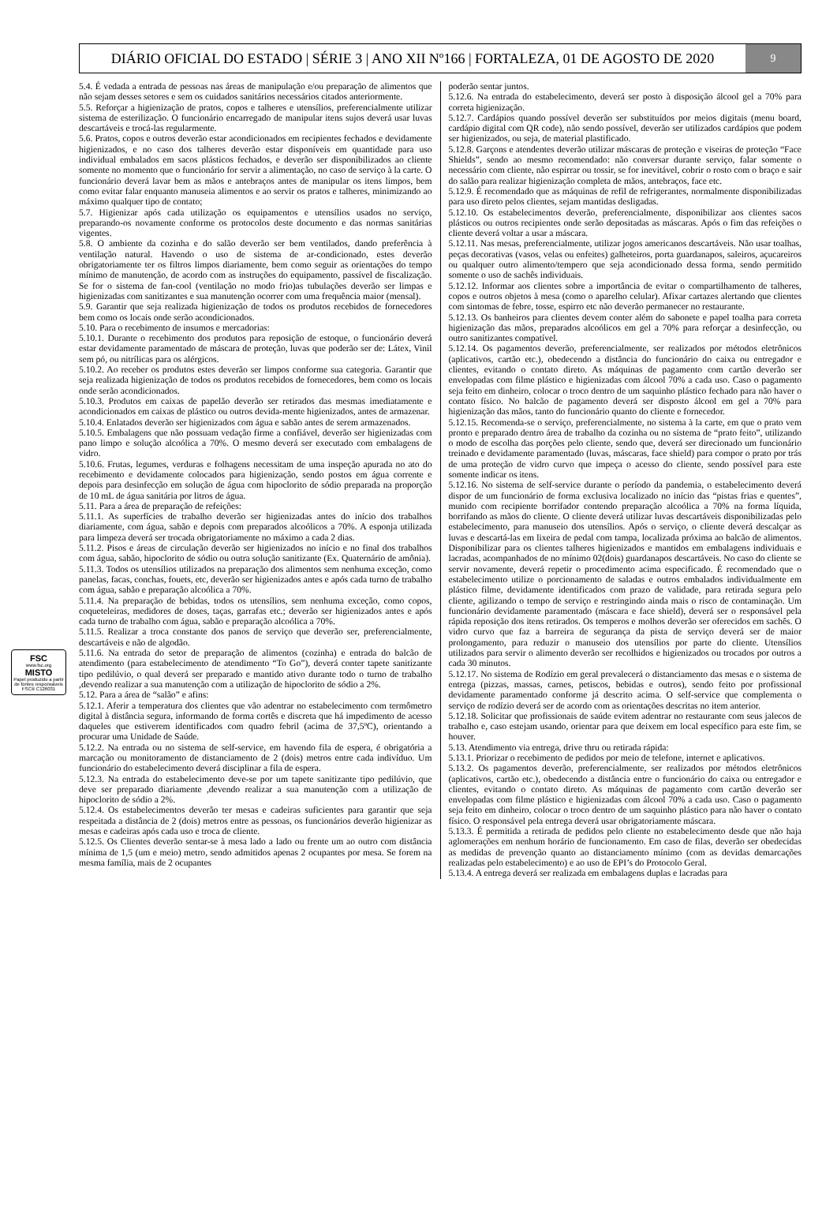DIÁRIO OFICIAL DO ESTADO | SÉRIE 3 | ANO XII Nº166 | FORTALEZA, 01 DE AGOSTO DE 2020
9
FSC
www.fsc.org
MISTO
Papel produzido a partir de fontes responsáveis
FSC® C126031
5.4. É vedada a entrada de pessoas nas áreas de manipulação e/ou preparação de alimentos que não sejam desses setores e sem os cuidados sanitários necessários citados anteriormente.
5.5. Reforçar a higienização de pratos, copos e talheres e utensílios, preferencialmente utilizar sistema de esterilização. O funcionário encarregado de manipular itens sujos deverá usar luvas descartáveis e trocá-las regularmente.
5.6. Pratos, copos e outros deverão estar acondicionados em recipientes fechados e devidamente higienizados, e no caso dos talheres deverão estar disponíveis em quantidade para uso individual embalados em sacos plásticos fechados, e deverão ser disponibilizados ao cliente somente no momento que o funcionário for servir a alimentação, no caso de serviço à la carte. O funcionário deverá lavar bem as mãos e antebraços antes de manipular os itens limpos, bem como evitar falar enquanto manuseia alimentos e ao servir os pratos e talheres, minimizando ao máximo qualquer tipo de contato;
5.7. Higienizar após cada utilização os equipamentos e utensílios usados no serviço, preparando-os novamente conforme os protocolos deste documento e das normas sanitárias vigentes.
5.8. O ambiente da cozinha e do salão deverão ser bem ventilados, dando preferência à ventilação natural. Havendo o uso de sistema de ar-condicionado, estes deverão obrigatoriamente ter os filtros limpos diariamente, bem como seguir as orientações do tempo mínimo de manutenção, de acordo com as instruções do equipamento, passível de fiscalização. Se for o sistema de fan-cool (ventilação no modo frio)as tubulações deverão ser limpas e higienizadas com sanitizantes e sua manutenção ocorrer com uma frequência maior (mensal).
5.9. Garantir que seja realizada higienização de todos os produtos recebidos de fornecedores bem como os locais onde serão acondicionados.
5.10. Para o recebimento de insumos e mercadorias:
5.10.1. Durante o recebimento dos produtos para reposição de estoque, o funcionário deverá estar devidamente paramentado de máscara de proteção, luvas que poderão ser de: Látex, Vinil sem pó, ou nitrílicas para os alérgicos.
5.10.2. Ao receber os produtos estes deverão ser limpos conforme sua categoria. Garantir que seja realizada higienização de todos os produtos recebidos de fornecedores, bem como os locais onde serão acondicionados.
5.10.3. Produtos em caixas de papelão deverão ser retirados das mesmas imediatamente e acondicionados em caixas de plástico ou outros devida-mente higienizados, antes de armazenar.
5.10.4. Enlatados deverão ser higienizados com água e sabão antes de serem armazenados.
5.10.5. Embalagens que não possuam vedação firme a confiável, deverão ser higienizadas com pano limpo e solução alcoólica a 70%. O mesmo deverá ser executado com embalagens de vidro.
5.10.6. Frutas, legumes, verduras e folhagens necessitam de uma inspeção apurada no ato do recebimento e devidamente colocados para higienização, sendo postos em água corrente e depois para desinfecção em solução de água com hipoclorito de sódio preparada na proporção de 10 mL de água sanitária por litros de água.
5.11. Para a área de preparação de refeições:
5.11.1. As superfícies de trabalho deverão ser higienizadas antes do início dos trabalhos diariamente, com água, sabão e depois com preparados alcoólicos a 70%. A esponja utilizada para limpeza deverá ser trocada obrigatoriamente no máximo a cada 2 dias.
5.11.2. Pisos e áreas de circulação deverão ser higienizados no início e no final dos trabalhos com água, sabão, hipoclorito de sódio ou outra solução sanitizante (Ex. Quaternário de amônia).
5.11.3. Todos os utensílios utilizados na preparação dos alimentos sem nenhuma exceção, como panelas, facas, conchas, fouets, etc, deverão ser higienizados antes e após cada turno de trabalho com água, sabão e preparação alcoólica a 70%.
5.11.4. Na preparação de bebidas, todos os utensílios, sem nenhuma exceção, como copos, coqueteleiras, medidores de doses, taças, garrafas etc.; deverão ser higienizados antes e após cada turno de trabalho com água, sabão e preparação alcoólica a 70%.
5.11.5. Realizar a troca constante dos panos de serviço que deverão ser, preferencialmente, descartáveis e não de algodão.
5.11.6. Na entrada do setor de preparação de alimentos (cozinha) e entrada do balcão de atendimento (para estabelecimento de atendimento “To Go”), deverá conter tapete sanitizante tipo pedilúvio, o qual deverá ser preparado e mantido ativo durante todo o turno de trabalho ,devendo realizar a sua manutenção com a utilização de hipoclorito de sódio a 2%.
5.12. Para a área de “salão” e afins:
5.12.1. Aferir a temperatura dos clientes que vão adentrar no estabelecimento com termômetro digital à distância segura, informando de forma cortês e discreta que há impedimento de acesso daqueles que estiverem identificados com quadro febril (acima de 37,5ºC), orientando a procurar uma Unidade de Saúde.
5.12.2. Na entrada ou no sistema de self-service, em havendo fila de espera, é obrigatória a marcação ou monitoramento de distanciamento de 2 (dois) metros entre cada indivíduo. Um funcionário do estabelecimento deverá disciplinar a fila de espera.
5.12.3. Na entrada do estabelecimento deve-se por um tapete sanitizante tipo pedilúvio, que deve ser preparado diariamente ,devendo realizar a sua manutenção com a utilização de hipoclorito de sódio a 2%.
5.12.4. Os estabelecimentos deverão ter mesas e cadeiras suficientes para garantir que seja respeitada a distância de 2 (dois) metros entre as pessoas, os funcionários deverão higienizar as mesas e cadeiras após cada uso e troca de cliente.
5.12.5. Os Clientes deverão sentar-se à mesa lado a lado ou frente um ao outro com distância mínima de 1,5 (um e meio) metro, sendo admitidos apenas 2 ocupantes por mesa. Se forem na mesma família, mais de 2 ocupantes
poderão sentar juntos.
5.12.6. Na entrada do estabelecimento, deverá ser posto à disposição álcool gel a 70% para correta higienização.
5.12.7. Cardápios quando possível deverão ser substituídos por meios digitais (menu board, cardápio digital com QR code), não sendo possível, deverão ser utilizados cardápios que podem ser higienizados, ou seja, de material plastificado.
5.12.8. Garçons e atendentes deverão utilizar máscaras de proteção e viseiras de proteção “Face Shields”, sendo ao mesmo recomendado: não conversar durante serviço, falar somente o necessário com cliente, não espirrar ou tossir, se for inevitável, cobrir o rosto com o braço e sair do salão para realizar higienização completa de mãos, antebraços, face etc.
5.12.9. É recomendado que as máquinas de refil de refrigerantes, normalmente disponibilizadas para uso direto pelos clientes, sejam mantidas desligadas.
5.12.10. Os estabelecimentos deverão, preferencialmente, disponibilizar aos clientes sacos plásticos ou outros recipientes onde serão depositadas as máscaras. Após o fim das refeições o cliente deverá voltar a usar a máscara.
5.12.11. Nas mesas, preferencialmente, utilizar jogos americanos descartáveis. Não usar toalhas, peças decorativas (vasos, velas ou enfeites) galheteiros, porta guardanapos, saleiros, açucareiros ou qualquer outro alimento/tempero que seja acondicionado dessa forma, sendo permitido somente o uso de sachês individuais.
5.12.12. Informar aos clientes sobre a importância de evitar o compartilhamento de talheres, copos e outros objetos à mesa (como o aparelho celular). Afixar cartazes alertando que clientes com sintomas de febre, tosse, espirro etc não deverão permanecer no restaurante.
5.12.13. Os banheiros para clientes devem conter além do sabonete e papel toalha para correta higienização das mãos, preparados alcoólicos em gel a 70% para reforçar a desinfecção, ou outro sanitizantes compatível.
5.12.14. Os pagamentos deverão, preferencialmente, ser realizados por métodos eletrônicos (aplicativos, cartão etc.), obedecendo a distância do funcionário do caixa ou entregador e clientes, evitando o contato direto. As máquinas de pagamento com cartão deverão ser envelopadas com filme plástico e higienizadas com álcool 70% a cada uso. Caso o pagamento seja feito em dinheiro, colocar o troco dentro de um saquinho plástico fechado para não haver o contato físico. No balcão de pagamento deverá ser disposto álcool em gel a 70% para higienização das mãos, tanto do funcionário quanto do cliente e fornecedor.
5.12.15. Recomenda-se o serviço, preferencialmente, no sistema à la carte, em que o prato vem pronto e preparado dentro área de trabalho da cozinha ou no sistema de “prato feito”, utilizando o modo de escolha das porções pelo cliente, sendo que, deverá ser direcionado um funcionário treinado e devidamente paramentado (luvas, máscaras, face shield) para compor o prato por trás de uma proteção de vidro curvo que impeça o acesso do cliente, sendo possível para este somente indicar os itens.
5.12.16. No sistema de self-service durante o período da pandemia, o estabelecimento deverá dispor de um funcionário de forma exclusiva localizado no início das “pistas frias e quentes”, munido com recipiente borrifador contendo preparação alcoólica a 70% na forma líquida, borrifando as mãos do cliente. O cliente deverá utilizar luvas descartáveis disponibilizadas pelo estabelecimento, para manuseio dos utensílios. Após o serviço, o cliente deverá descalçar as luvas e descartá-las em lixeira de pedal com tampa, localizada próxima ao balcão de alimentos. Disponibilizar para os clientes talheres higienizados e mantidos em embalagens individuais e lacradas, acompanhados de no mínimo 02(dois) guardanapos descartáveis. No caso do cliente se servir novamente, deverá repetir o procedimento acima especificado. É recomendado que o estabelecimento utilize o porcionamento de saladas e outros embalados individualmente em plástico filme, devidamente identificados com prazo de validade, para retirada segura pelo cliente, agilizando o tempo de serviço e restringindo ainda mais o risco de contaminação. Um funcionário devidamente paramentado (máscara e face shield), deverá ser o responsável pela rápida reposição dos itens retirados. Os temperos e molhos deverão ser oferecidos em sachês. O vidro curvo que faz a barreira de segurança da pista de serviço deverá ser de maior prolongamento, para reduzir o manuseio dos utensílios por parte do cliente. Utensílios utilizados para servir o alimento deverão ser recolhidos e higienizados ou trocados por outros a cada 30 minutos.
5.12.17. No sistema de Rodízio em geral prevalecerá o distanciamento das mesas e o sistema de entrega (pizzas, massas, carnes, petiscos, bebidas e outros), sendo feito por profissional devidamente paramentado conforme já descrito acima. O self-service que complementa o serviço de rodízio deverá ser de acordo com as orientações descritas no item anterior.
5.12.18. Solicitar que profissionais de saúde evitem adentrar no restaurante com seus jalecos de trabalho e, caso estejam usando, orientar para que deixem em local específico para este fim, se houver.
5.13. Atendimento via entrega, drive thru ou retirada rápida:
5.13.1. Priorizar o recebimento de pedidos por meio de telefone, internet e aplicativos.
5.13.2. Os pagamentos deverão, preferencialmente, ser realizados por métodos eletrônicos (aplicativos, cartão etc.), obedecendo a distância entre o funcionário do caixa ou entregador e clientes, evitando o contato direto. As máquinas de pagamento com cartão deverão ser envelopadas com filme plástico e higienizadas com álcool 70% a cada uso. Caso o pagamento seja feito em dinheiro, colocar o troco dentro de um saquinho plástico para não haver o contato físico. O responsável pela entrega deverá usar obrigatoriamente máscara.
5.13.3. É permitida a retirada de pedidos pelo cliente no estabelecimento desde que não haja aglomerações em nenhum horário de funcionamento. Em caso de filas, deverão ser obedecidas as medidas de prevenção quanto ao distanciamento mínimo (com as devidas demarcações realizadas pelo estabelecimento) e ao uso de EPI’s do Protocolo Geral.
5.13.4. A entrega deverá ser realizada em embalagens duplas e lacradas para